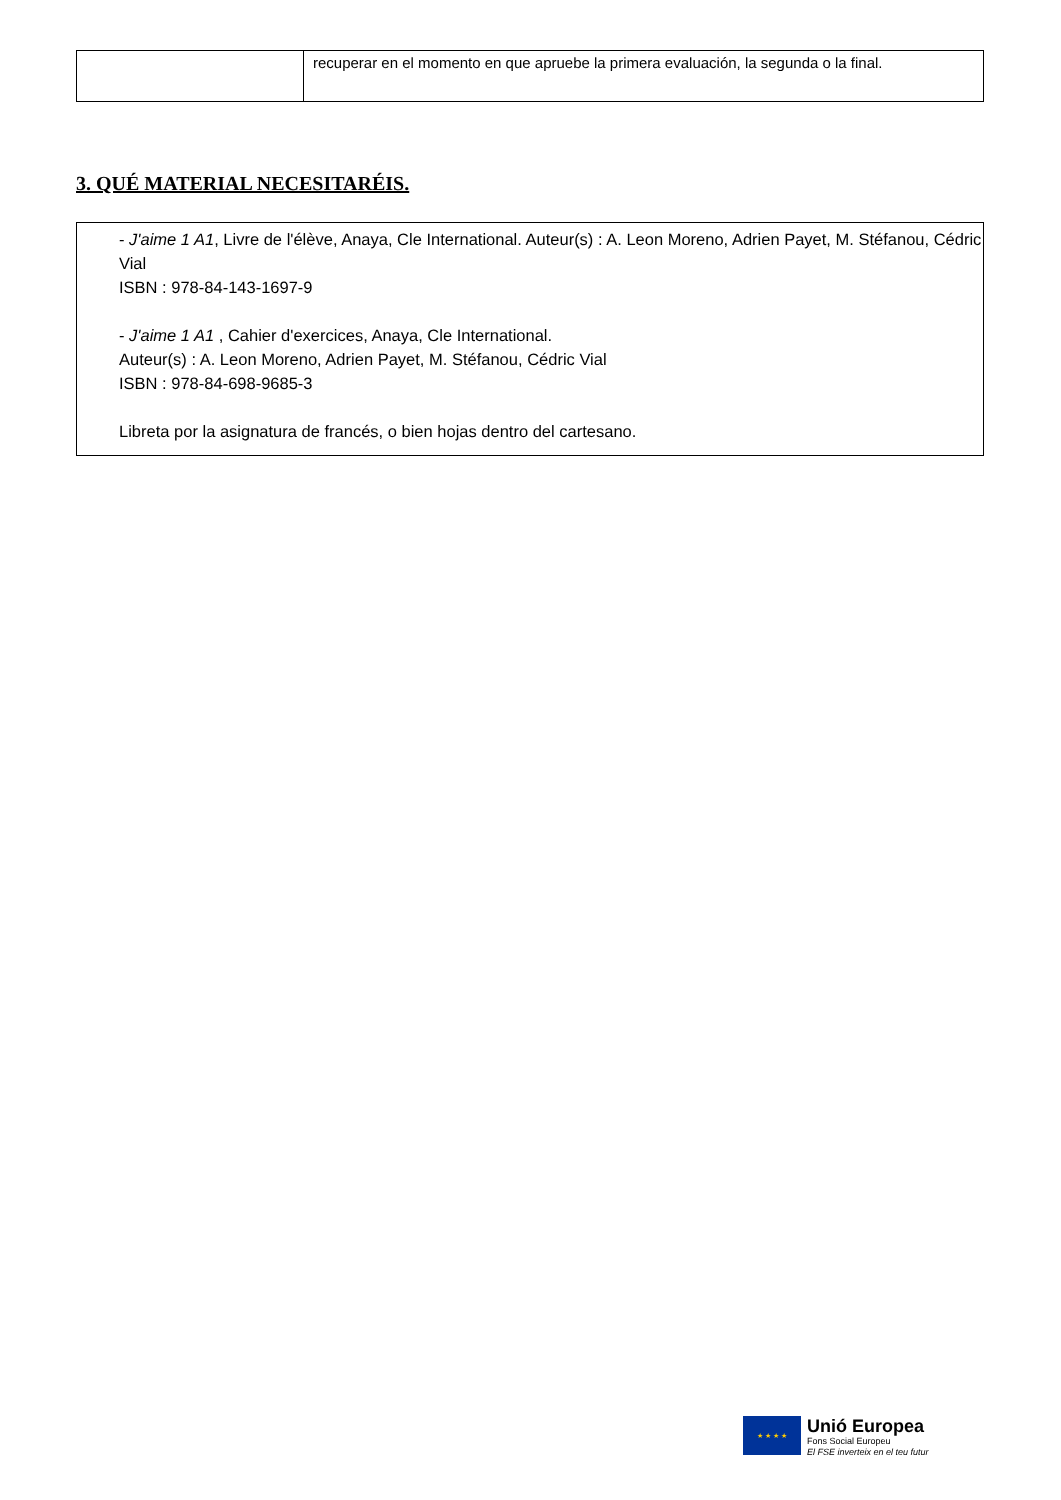| | recuperar en el momento en que apruebe la primera evaluación, la segunda o la final. |
3. QUÉ MATERIAL NECESITARÉIS.
- J'aime 1 A1, Livre de l'élève, Anaya, Cle International. Auteur(s) : A. Leon Moreno, Adrien Payet, M. Stéfanou, Cédric Vial
ISBN : 978-84-143-1697-9
- J'aime 1 A1 , Cahier d'exercices, Anaya, Cle International.
Auteur(s) : A. Leon Moreno, Adrien Payet, M. Stéfanou, Cédric Vial
ISBN : 978-84-698-9685-3
Libreta por la asignatura de francés, o bien hojas dentro del cartesano.
★ ★ ★ ★
Unió Europea
Fons Social Europeu
El FSE inverteix en el teu futur